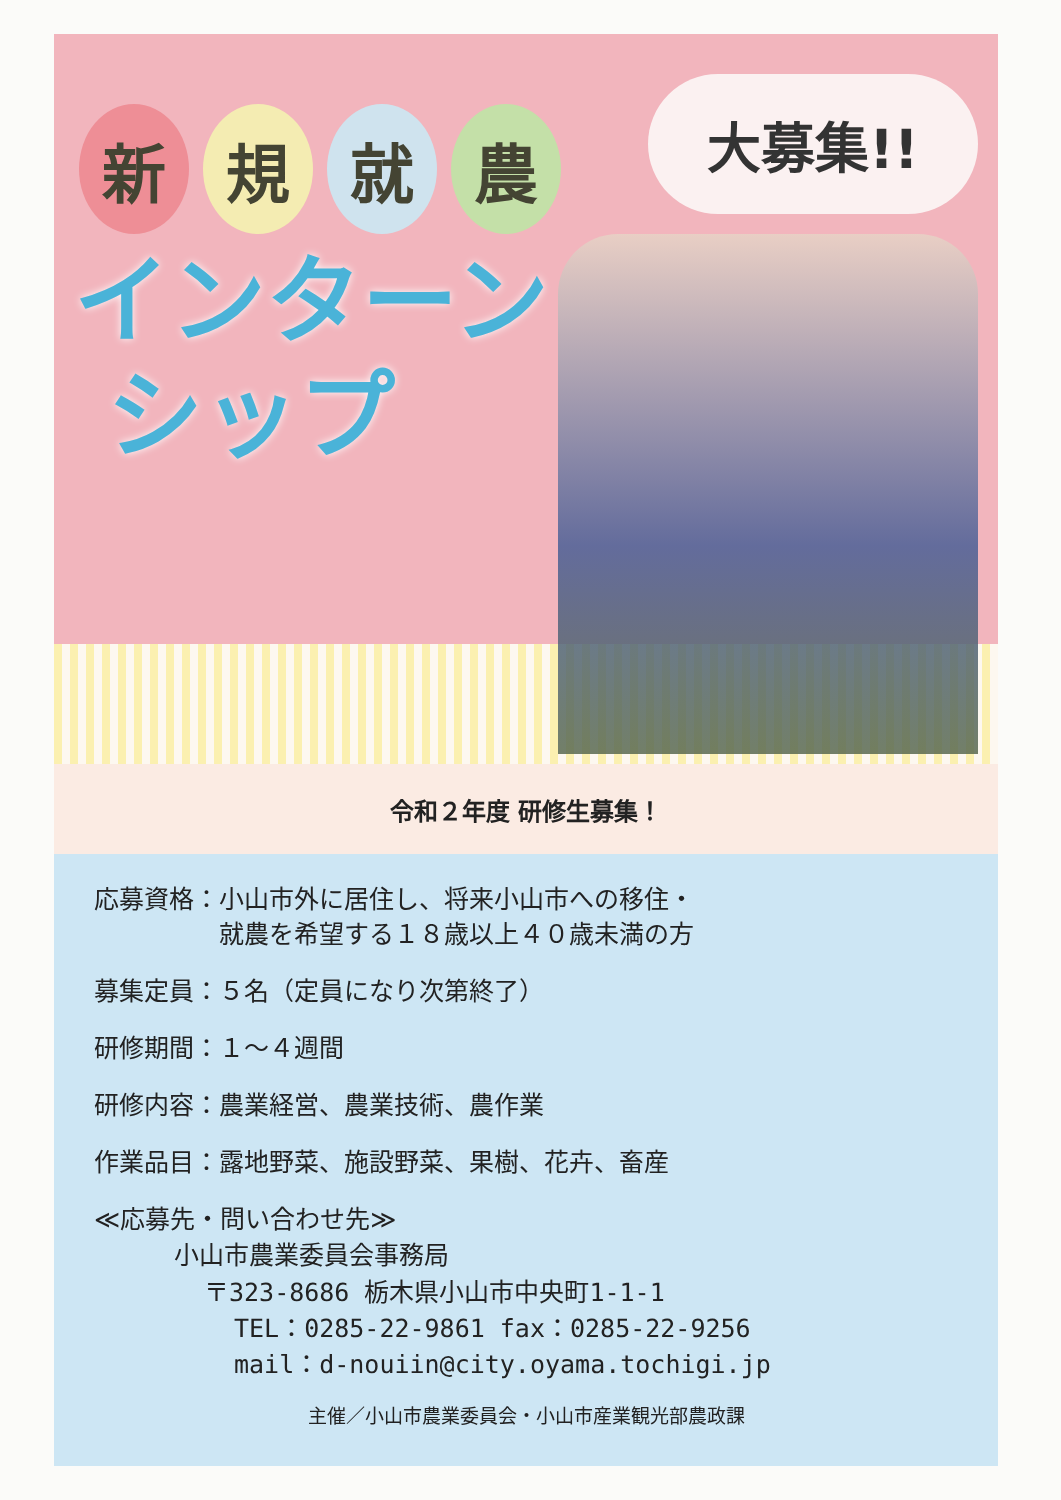大募集!!
新規就農
インターン
シップ
令和２年度 研修生募集！
応募資格： 小山市外に居住し、将来小山市への移住・
就農を希望する１８歳以上４０歳未満の方
募集定員： ５名（定員になり次第終了）
研修期間： １～４週間
研修内容： 農業経営、農業技術、農作業
作業品目： 露地野菜、施設野菜、果樹、花卉、畜産
≪応募先・問い合わせ先≫
小山市農業委員会事務局
〒323-8686 栃木県小山市中央町1-1-1
TEL：0285-22-9861 fax：0285-22-9256
mail：d-nouiin@city.oyama.tochigi.jp
主催／小山市農業委員会・小山市産業観光部農政課